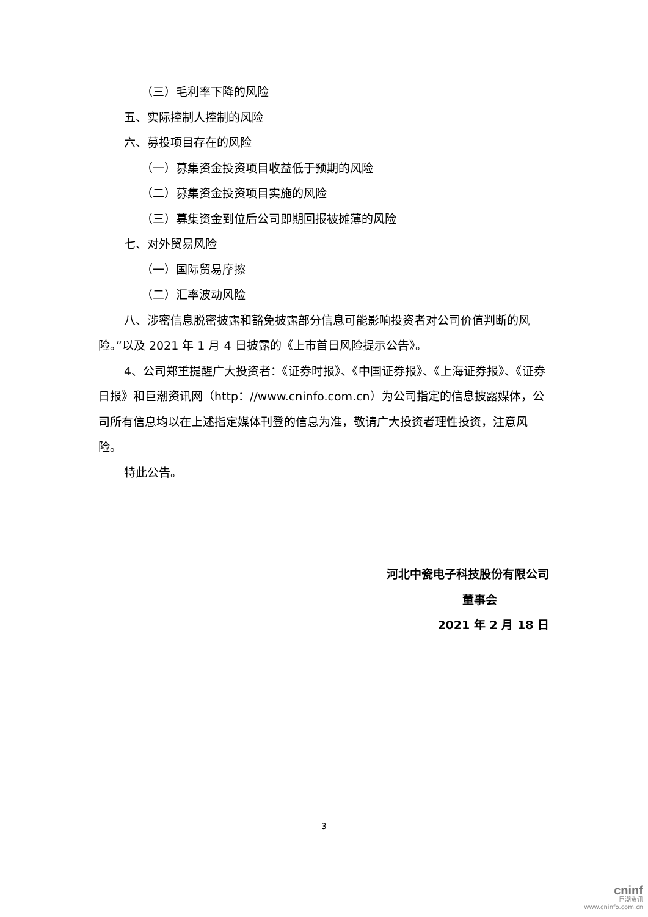（三）毛利率下降的风险
五、实际控制人控制的风险
六、募投项目存在的风险
（一）募集资金投资项目收益低于预期的风险
（二）募集资金投资项目实施的风险
（三）募集资金到位后公司即期回报被摊薄的风险
七、对外贸易风险
（一）国际贸易摩擦
（二）汇率波动风险
八、涉密信息脱密披露和豁免披露部分信息可能影响投资者对公司价值判断的风险。”以及 2021 年 1 月 4 日披露的《上市首日风险提示公告》。
4、公司郑重提醒广大投资者：《证券时报》、《中国证券报》、《上海证券报》、《证券日报》和巨潮资讯网（http：//www.cninfo.com.cn）为公司指定的信息披露媒体，公司所有信息均以在上述指定媒体刊登的信息为准，敬请广大投资者理性投资，注意风险。
特此公告。
河北中瓷电子科技股份有限公司
董事会
2021 年 2 月 18 日
3
cninf
巨潮资讯
www.cninfo.com.cn